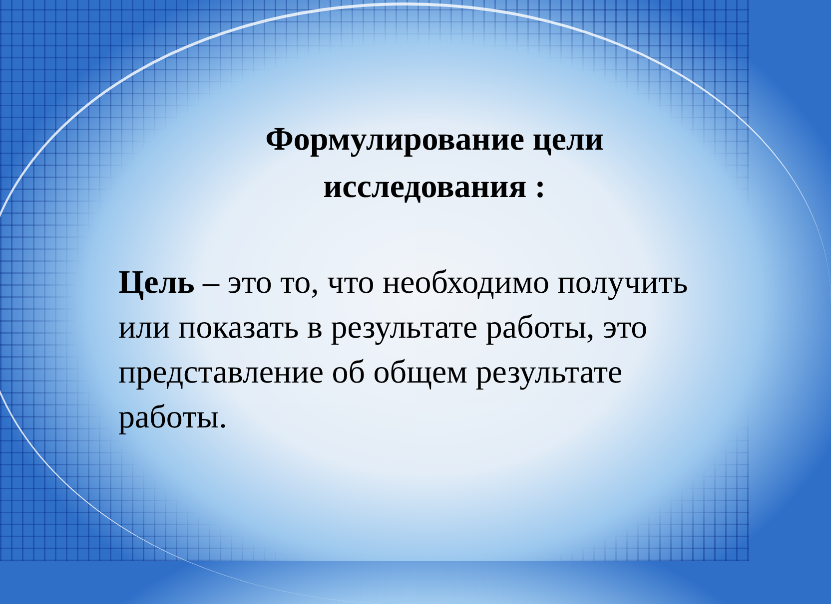Формулирование цели исследования :
Цель – это то, что необходимо получить или показать в результате работы, это представление об общем результате работы.